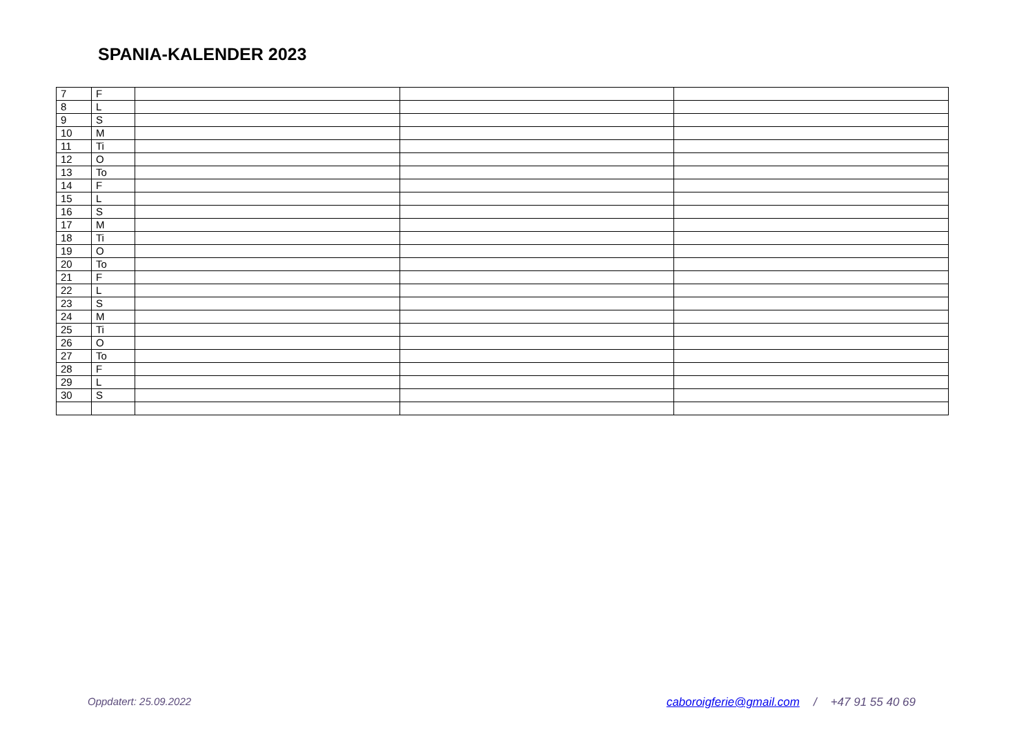SPANIA-KALENDER 2023
| 7 | F | | | |
| 8 | L | | | |
| 9 | S | | | |
| 10 | M | | | |
| 11 | Ti | | | |
| 12 | O | | | |
| 13 | To | | | |
| 14 | F | | | |
| 15 | L | | | |
| 16 | S | | | |
| 17 | M | | | |
| 18 | Ti | | | |
| 19 | O | | | |
| 20 | To | | | |
| 21 | F | | | |
| 22 | L | | | |
| 23 | S | | | |
| 24 | M | | | |
| 25 | Ti | | | |
| 26 | O | | | |
| 27 | To | | | |
| 28 | F | | | |
| 29 | L | | | |
| 30 | S | | | |
Oppdatert: 25.09.2022 caboroigferie@gmail.com / +47 91 55 40 69